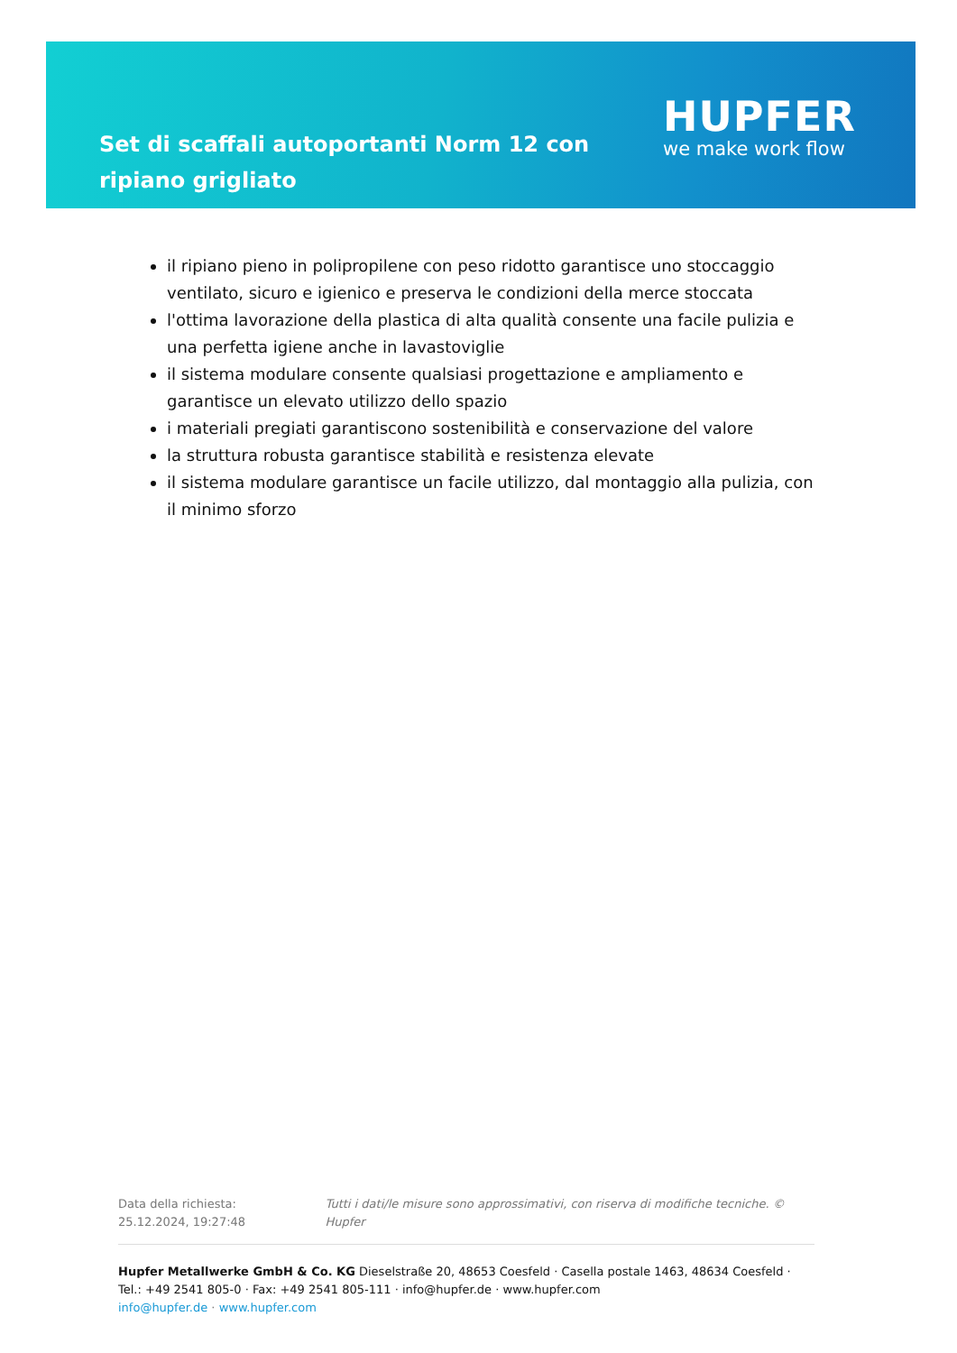Set di scaffali autoportanti Norm 12 con ripiano grigliato
HUPFER
we make work flow
il ripiano pieno in polipropilene con peso ridotto garantisce uno stoccaggio ventilato, sicuro e igienico e preserva le condizioni della merce stoccata
l'ottima lavorazione della plastica di alta qualità consente una facile pulizia e una perfetta igiene anche in lavastoviglie
il sistema modulare consente qualsiasi progettazione e ampliamento e garantisce un elevato utilizzo dello spazio
i materiali pregiati garantiscono sostenibilità e conservazione del valore
la struttura robusta garantisce stabilità e resistenza elevate
il sistema modulare garantisce un facile utilizzo, dal montaggio alla pulizia, con il minimo sforzo
Data della richiesta: 25.12.2024, 19:27:48
Tutti i dati/le misure sono approssimativi, con riserva di modifiche tecniche. © Hupfer
Hupfer Metallwerke GmbH & Co. KG Dieselstraße 20, 48653 Coesfeld · Casella postale 1463, 48634 Coesfeld · Tel.: +49 2541 805-0 · Fax: +49 2541 805-111 · info@hupfer.de · www.hupfer.com
info@hupfer.de · www.hupfer.com